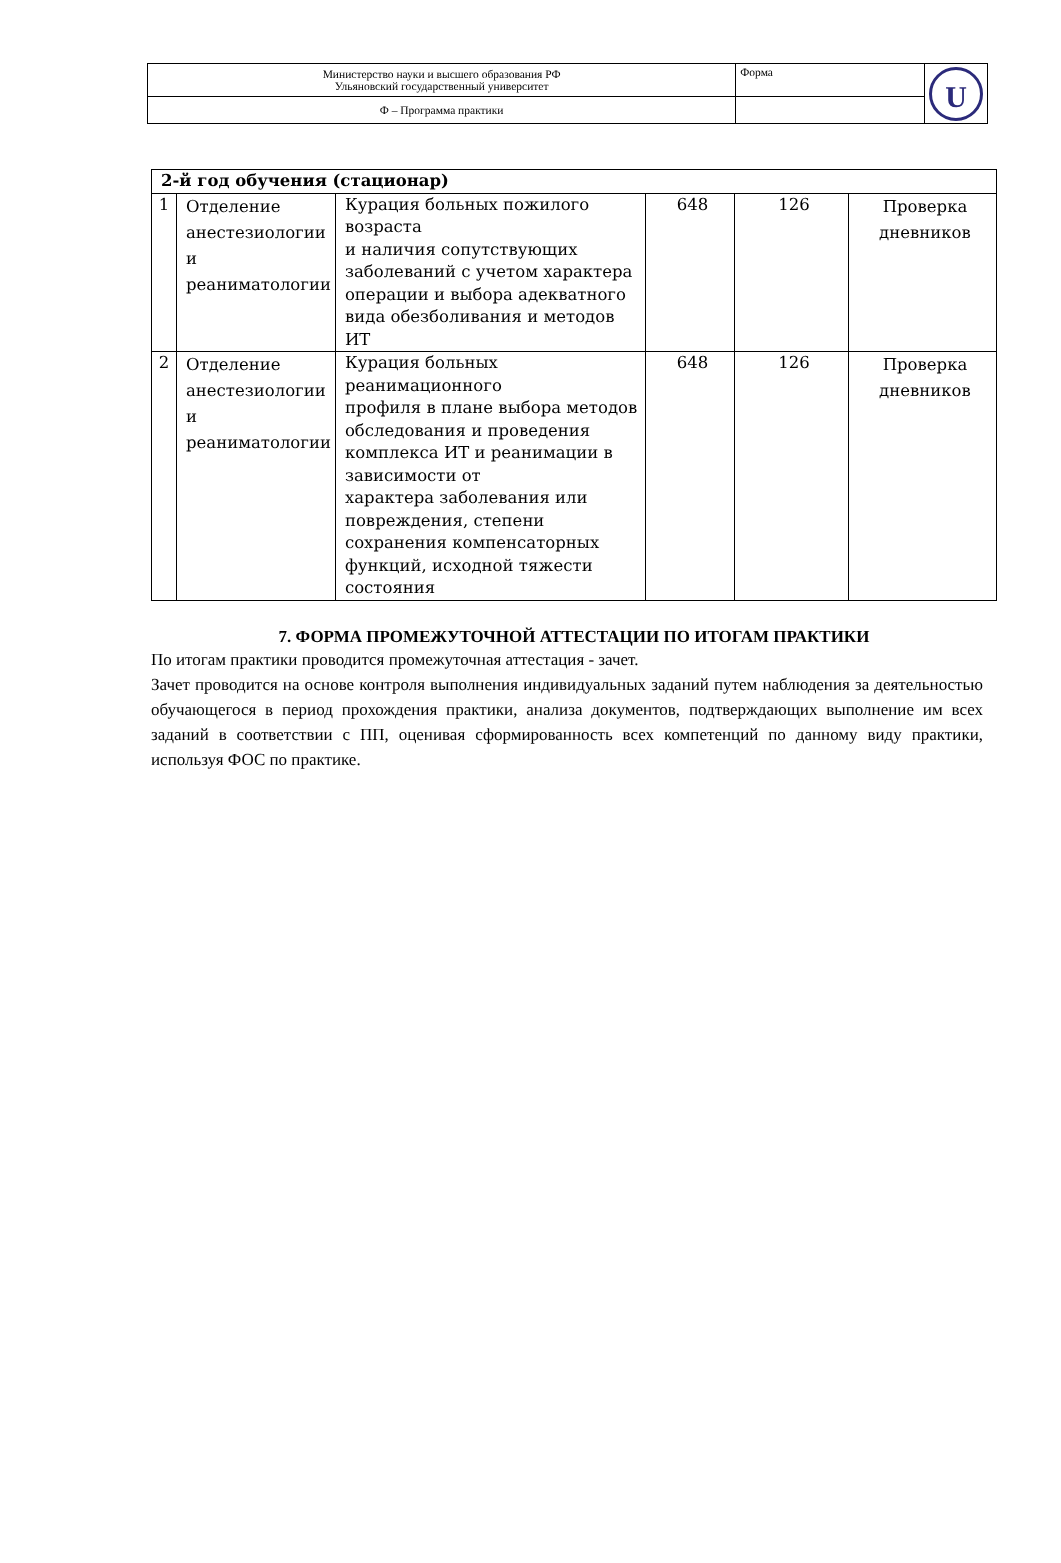| Министерство науки и высшего образования РФ Ульяновский государственный университет | Форма | U |
| Ф – Программа практики | | |
| 2-й год обучения (стационар) | | | | | |
| 1 | Отделение анестезиологии и реаниматологии | Курация больных пожилого возраста и наличия сопутствующих заболеваний с учетом характера операции и выбора адекватного вида обезболивания и методов ИТ | 648 | 126 | Проверка дневников |
| 2 | Отделение анестезиологии и реаниматологии | Курация больных реанимационного профиля в плане выбора методов обследования и проведения комплекса ИТ и реанимации в зависимости от характера заболевания или повреждения, степени сохранения компенсаторных функций, исходной тяжести состояния | 648 | 126 | Проверка дневников |
7. ФОРМА ПРОМЕЖУТОЧНОЙ АТТЕСТАЦИИ ПО ИТОГАМ ПРАКТИКИ
По итогам практики проводится промежуточная аттестация - зачет.
Зачет проводится на основе контроля выполнения индивидуальных заданий путем наблюдения за деятельностью обучающегося в период прохождения практики, анализа документов, подтверждающих выполнение им всех заданий в соответствии с ПП, оценивая сформированность всех компетенций по данному виду практики, используя ФОС по практике.